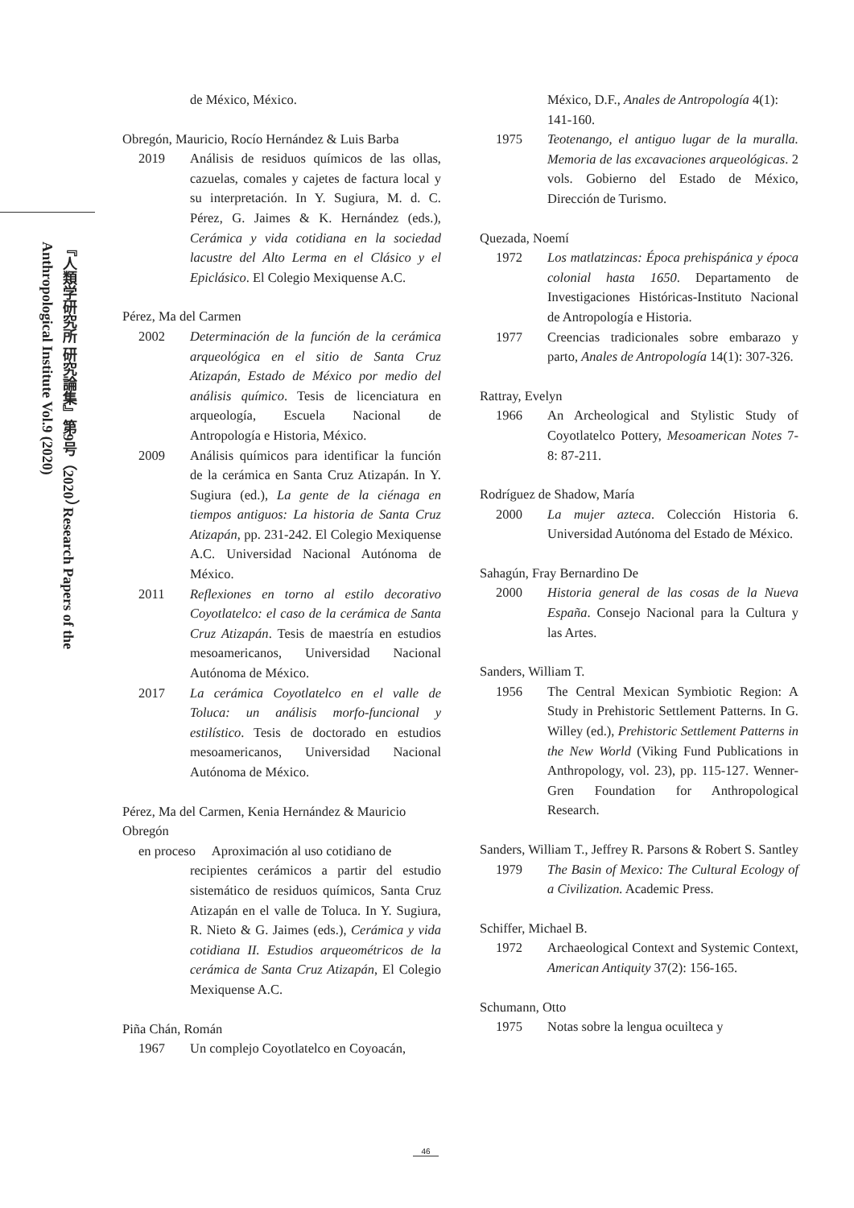『人類学研究所 研究論集』第9号（2020） Research Papers of the Anthropological Institute Vol.9 (2020)
de México, México.
Obregón, Mauricio, Rocío Hernández & Luis Barba
2019 Análisis de residuos químicos de las ollas, cazuelas, comales y cajetes de factura local y su interpretación. In Y. Sugiura, M. d. C. Pérez, G. Jaimes & K. Hernández (eds.), Cerámica y vida cotidiana en la sociedad lacustre del Alto Lerma en el Clásico y el Epiclásico. El Colegio Mexiquense A.C.
Pérez, Ma del Carmen
2002 Determinación de la función de la cerámica arqueológica en el sitio de Santa Cruz Atizapán, Estado de México por medio del análisis químico. Tesis de licenciatura en arqueología, Escuela Nacional de Antropología e Historia, México.
2009 Análisis químicos para identificar la función de la cerámica en Santa Cruz Atizapán. In Y. Sugiura (ed.), La gente de la ciénaga en tiempos antiguos: La historia de Santa Cruz Atizapán, pp. 231-242. El Colegio Mexiquense A.C. Universidad Nacional Autónoma de México.
2011 Reflexiones en torno al estilo decorativo Coyotlatelco: el caso de la cerámica de Santa Cruz Atizapán. Tesis de maestría en estudios mesoamericanos, Universidad Nacional Autónoma de México.
2017 La cerámica Coyotlatelco en el valle de Toluca: un análisis morfo-funcional y estilístico. Tesis de doctorado en estudios mesoamericanos, Universidad Nacional Autónoma de México.
Pérez, Ma del Carmen, Kenia Hernández & Mauricio Obregón
en proceso Aproximación al uso cotidiano de
recipientes cerámicos a partir del estudio sistemático de residuos químicos, Santa Cruz Atizapán en el valle de Toluca. In Y. Sugiura, R. Nieto & G. Jaimes (eds.), Cerámica y vida cotidiana II. Estudios arqueométricos de la cerámica de Santa Cruz Atizapán, El Colegio Mexiquense A.C.
Piña Chán, Román
1967 Un complejo Coyotlatelco en Coyoacán,
México, D.F., Anales de Antropología 4(1): 141-160.
1975 Teotenango, el antiguo lugar de la muralla. Memoria de las excavaciones arqueológicas. 2 vols. Gobierno del Estado de México, Dirección de Turismo.
Quezada, Noemí
1972 Los matlatzincas: Época prehispánica y época colonial hasta 1650. Departamento de Investigaciones Históricas-Instituto Nacional de Antropología e Historia.
1977 Creencias tradicionales sobre embarazo y parto, Anales de Antropología 14(1): 307-326.
Rattray, Evelyn
1966 An Archeological and Stylistic Study of Coyotlatelco Pottery, Mesoamerican Notes 7-8: 87-211.
Rodríguez de Shadow, María
2000 La mujer azteca. Colección Historia 6. Universidad Autónoma del Estado de México.
Sahagún, Fray Bernardino De
2000 Historia general de las cosas de la Nueva España. Consejo Nacional para la Cultura y las Artes.
Sanders, William T.
1956 The Central Mexican Symbiotic Region: A Study in Prehistoric Settlement Patterns. In G. Willey (ed.), Prehistoric Settlement Patterns in the New World (Viking Fund Publications in Anthropology, vol. 23), pp. 115-127. Wenner-Gren Foundation for Anthropological Research.
Sanders, William T., Jeffrey R. Parsons & Robert S. Santley
1979 The Basin of Mexico: The Cultural Ecology of a Civilization. Academic Press.
Schiffer, Michael B.
1972 Archaeological Context and Systemic Context, American Antiquity 37(2): 156-165.
Schumann, Otto
1975 Notas sobre la lengua ocuilteca y
46